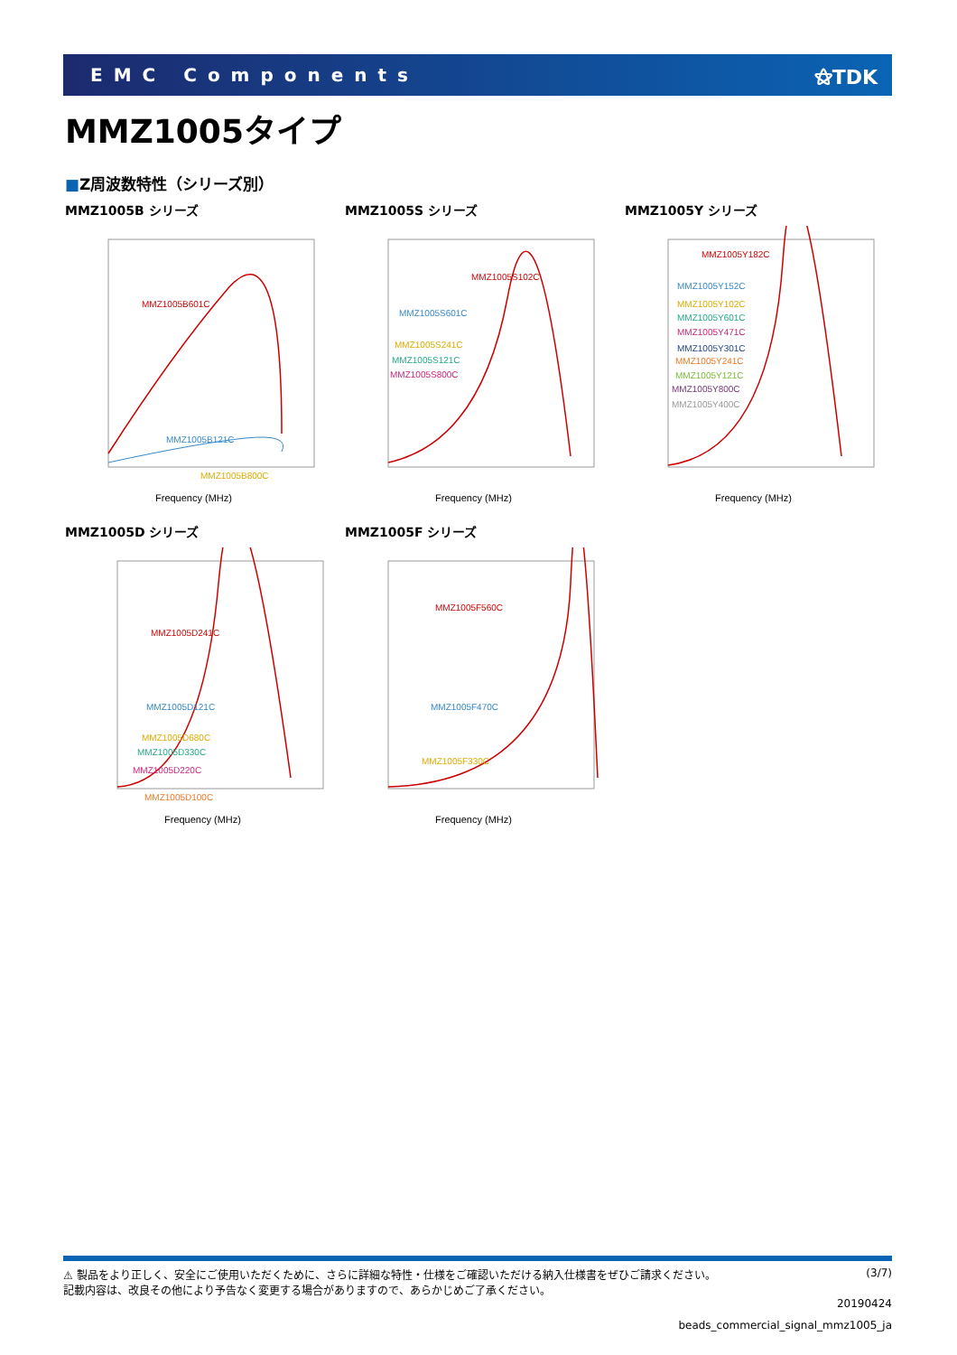EMC Components ⚝TDK
MMZ1005タイプ
■Z周波数特性（シリーズ別）
MMZ1005B シリーズ
MMZ1005B601C
MMZ1005B121C
MMZ1005B800C
Frequency (MHz)
MMZ1005S シリーズ
MMZ1005S102C
MMZ1005S601C
MMZ1005S241C
MMZ1005S121C
MMZ1005S800C
Frequency (MHz)
MMZ1005Y シリーズ
MMZ1005Y182C
MMZ1005Y152C
MMZ1005Y102C
MMZ1005Y601C
MMZ1005Y471C
MMZ1005Y301C
MMZ1005Y241C
MMZ1005Y121C
MMZ1005Y800C
MMZ1005Y400C
Frequency (MHz)
MMZ1005D シリーズ
MMZ1005D241C
MMZ1005D121C
MMZ1005D680C
MMZ1005D330C
MMZ1005D220C
MMZ1005D100C
Frequency (MHz)
MMZ1005F シリーズ
MMZ1005F560C
MMZ1005F470C
MMZ1005F330C
Frequency (MHz)
⚠ 製品をより正しく、安全にご使用いただくために、さらに詳細な特性・仕様をご確認いただける納入仕様書をぜひご請求ください。
記載内容は、改良その他により予告なく変更する場合がありますので、あらかじめご了承ください。
(3/7)
20190424
beads_commercial_signal_mmz1005_ja